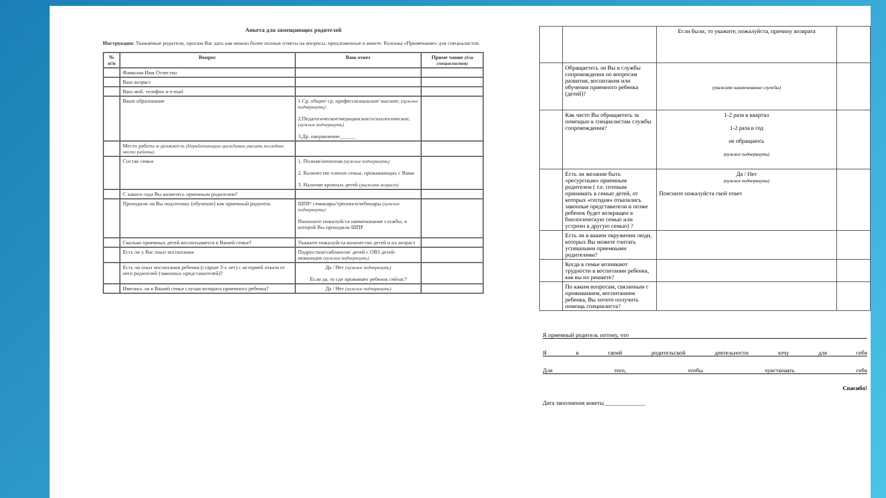Анкета для замещающих родителей
Инструкция: Уважаемые родители, просим Вас дать как можно более полные ответы на вопросы, предложенные в анкете. Колонка «Примечание» для специалистов.
| № п/п | Вопрос | Ваш ответ | Приме чание (для специалистов) |
| --- | --- | --- | --- |
| | Фамилия Имя Отчество | | |
| | Ваш возраст | | |
| | Ваш моб. телефон и e-mail | | |
| | Ваше образование | 1.Ср. общее/ ср. профессиональное/ высшее; (нужное подчеркнуть) 2.Педагогическое/медицинское/психологическое; (нужное подчеркнуть) 3.Др. направление______ | |
| | Место работы и должность (Неработающим гражданам указать последнее место работы) | | |
| | Состав семьи | 1. Полная/неполная (нужное подчеркнуть) 2. Количество членов семьи, проживающих с Вами 3. Наличие кровных детей (укажите возраст) | |
| | С какого года Вы являетесь приемным родителем? | | |
| | Проходили ли Вы подготовку (обучение) как приемный родитель | ШПР/ семинары/тренинги/вебинары (нужное подчеркнуть) Напишите пожалуйста наименование службы, в которой Вы проходили ШПР | |
| | Сколько приемных детей воспитывается в Вашей семье? | Укажите пожалуйста количество детей и их возраст | |
| | Есть ли у Вас опыт воспитания | Подростков/сиблингов/ детей с ОВЗ детей-инвалидов (нужное подчеркнуть) | |
| | Есть ли опыт воспитания ребенка (старше 3-х лет) с историей отказа от него родителей (законных представителей)? | Да / Нет (нужное подчеркнуть) Если да, то где проживает ребенок сейчас? | |
| | Имелись ли в Вашей семье случаи возврата приемного ребенка? | Да / Нет (нужное подчеркнуть) | |
| | | Если были, то укажите, пожалуйста, причину возврата | |
| | Обращаетесь ли Вы в службы сопровождения по вопросам развития, воспитания или обучения приемного ребенка (детей)? | (укажите наименование службы) | |
| | Как часто Вы обращаетесь за помощью к специалистам службы сопровождения? | 1-2 раза в квартал 1-2 раза в год не обращаюсь (нужное подчеркнуть) | |
| | Есть ли желание быть «ресурсным» приемным родителем ( т.е. готовым принимать в семью детей, от которых «сегодня» отказались законные представители и позже ребенок будет возвращен в биологическую семью или устроен в другую семью) ? | Да / Нет (нужное подчеркнуть) Поясните пожалуйста свой ответ | |
| | Есть ли в вашем окружении люди, которых Вы можете считать успешными приемными родителями? | | |
| | Когда в семье возникают трудности в воспитании ребенка, как вы их решаете? | | |
| | По каким вопросам, связанным с проживанием, воспитанием ребенка, Вы хотите получить помощь специалиста? | | |
Я приемный родитель потому, что
Яв своей родительской деятельности хочу для себя
Для того, чтобы чувствовать себя
Спасибо!
Дата заполнения анкеты______________